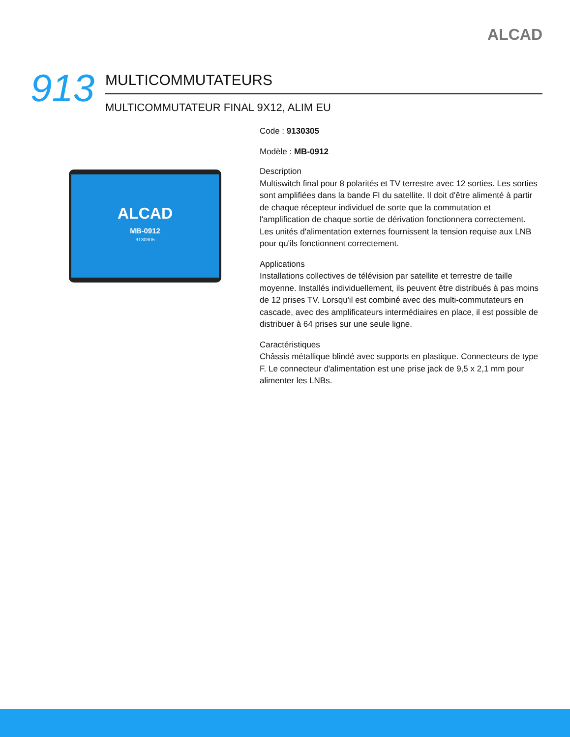ALCAD
913
MULTICOMMUTATEURS
MULTICOMMUTATEUR FINAL 9X12, ALIM EU
ALCAD
MB-0912
9130305
Code : 9130305
Modèle : MB-0912
Description
Multiswitch final pour 8 polarités et TV terrestre avec 12 sorties. Les sorties sont amplifiées dans la bande FI du satellite. Il doit d'être alimenté à partir de chaque récepteur individuel de sorte que la commutation et l'amplification de chaque sortie de dérivation fonctionnera correctement. Les unités d'alimentation externes fournissent la tension requise aux LNB pour qu'ils fonctionnent correctement.
Applications
Installations collectives de télévision par satellite et terrestre de taille moyenne. Installés individuellement, ils peuvent être distribués à pas moins de 12 prises TV. Lorsqu'il est combiné avec des multi-commutateurs en cascade, avec des amplificateurs intermédiaires en place, il est possible de distribuer à 64 prises sur une seule ligne.
Caractéristiques
Châssis métallique blindé avec supports en plastique. Connecteurs de type F. Le connecteur d'alimentation est une prise jack de 9,5 x 2,1 mm pour alimenter les LNBs.